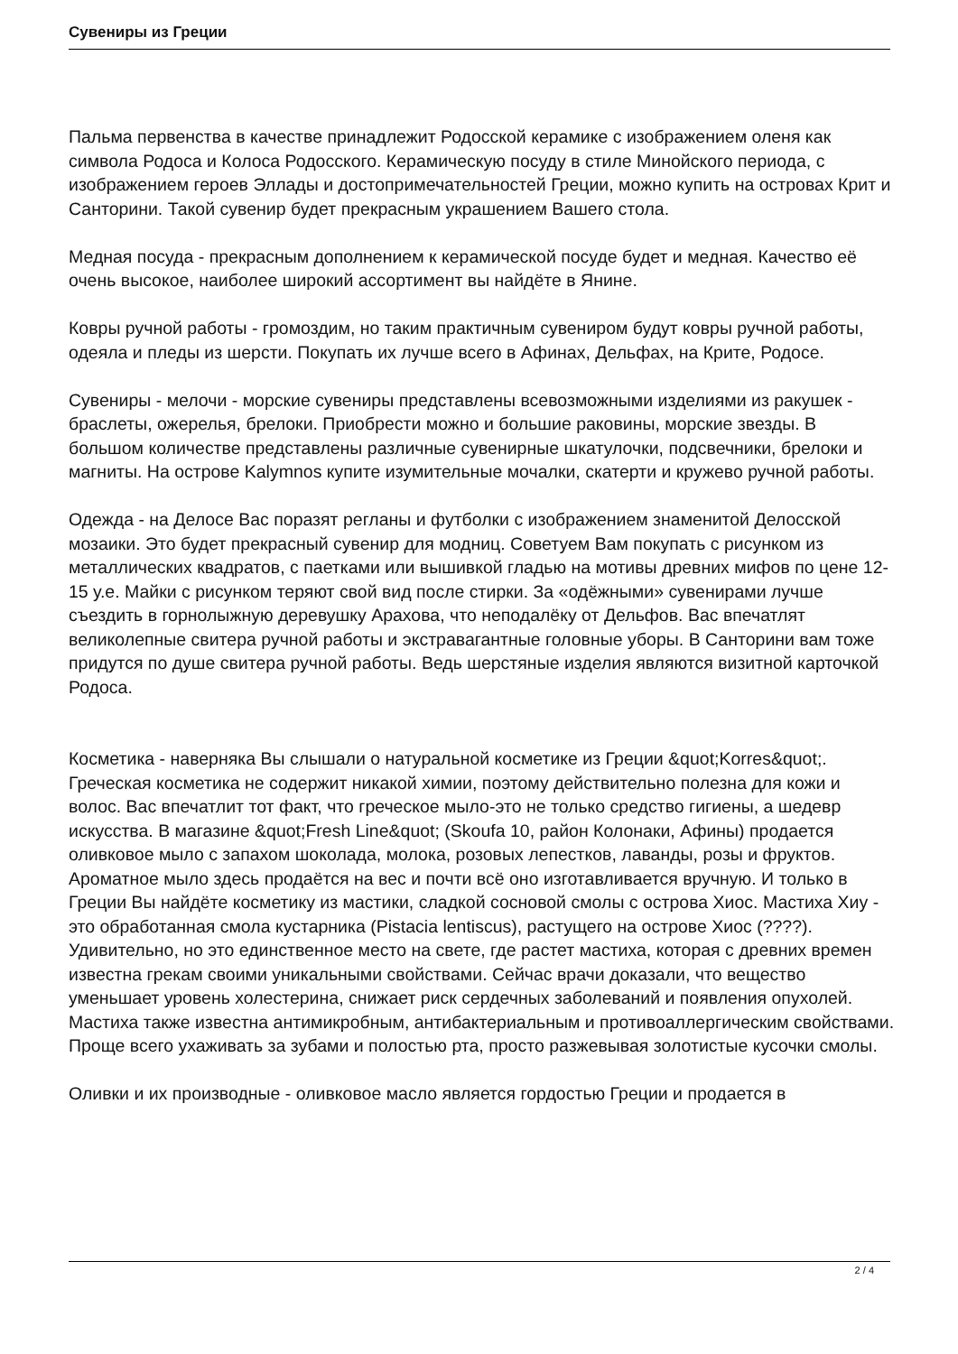Сувениры из Греции
Пальма первенства в качестве принадлежит Родосской керамике с изображением оленя как символа Родоса и Колоса Родосского. Керамическую посуду в стиле Минойского периода, с изображением героев Эллады и достопримечательностей Греции, можно купить на островах Крит и Санторини. Такой сувенир будет прекрасным украшением Вашего стола.
Медная посуда - прекрасным дополнением к керамической посуде будет и медная. Качество её очень высокое, наиболее широкий ассортимент вы найдёте в Янине.
Ковры ручной работы - громоздим, но таким практичным сувениром будут ковры ручной работы, одеяла и пледы из шерсти. Покупать их лучше всего в Афинах, Дельфах, на Крите, Родосе.
Сувениры - мелочи - морские сувениры представлены всевозможными изделиями из ракушек - браслеты, ожерелья, брелоки. Приобрести можно и большие раковины, морские звезды. В большом количестве представлены различные сувенирные шкатулочки, подсвечники, брелоки и магниты. На острове Kalymnos купите изумительные мочалки, скатерти и кружево ручной работы.
Одежда - на Делосе Вас поразят регланы и футболки с изображением знаменитой Делосской мозаики. Это будет прекрасный сувенир для модниц. Советуем Вам покупать с рисунком из металлических квадратов, с паетками или вышивкой гладью на мотивы древних мифов по цене 12-15 у.е. Майки с рисунком теряют свой вид после стирки. За «одёжными» сувенирами лучше съездить в горнолыжную деревушку Арахова, что неподалёку от Дельфов. Вас впечатлят великолепные свитера ручной работы и экстравагантные головные уборы. В Санторини вам тоже придутся по душе свитера ручной работы. Ведь шерстяные изделия являются визитной карточкой Родоса.
Косметика - наверняка Вы слышали о натуральной косметике из Греции &quot;Korres&quot;. Греческая косметика не содержит никакой химии, поэтому действительно полезна для кожи и волос. Вас впечатлит тот факт, что греческое мыло-это не только средство гигиены, а шедевр искусства. В магазине &quot;Fresh Line&quot; (Skoufa 10, район Колонаки, Афины) продается оливковое мыло с запахом шоколада, молока, розовых лепестков, лаванды, розы и фруктов. Ароматное мыло здесь продаётся на вес и почти всё оно изготавливается вручную. И только в Греции Вы найдёте косметику из мастики, сладкой сосновой смолы с острова Хиос. Мастиха Хиу - это обработанная смола кустарника (Pistacia lentiscus), растущего на острове Хиос (????). Удивительно, но это единственное место на свете, где растет мастиха, которая с древних времен известна грекам своими уникальными свойствами. Сейчас врачи доказали, что вещество уменьшает уровень холестерина, снижает риск сердечных заболеваний и появления опухолей. Мастиха также известна антимикробным, антибактериальным и противоаллергическим свойствами. Проще всего ухаживать за зубами и полостью рта, просто разжевывая золотистые кусочки смолы.
Оливки и их производные - оливковое масло является гордостью Греции и продается в
2 / 4